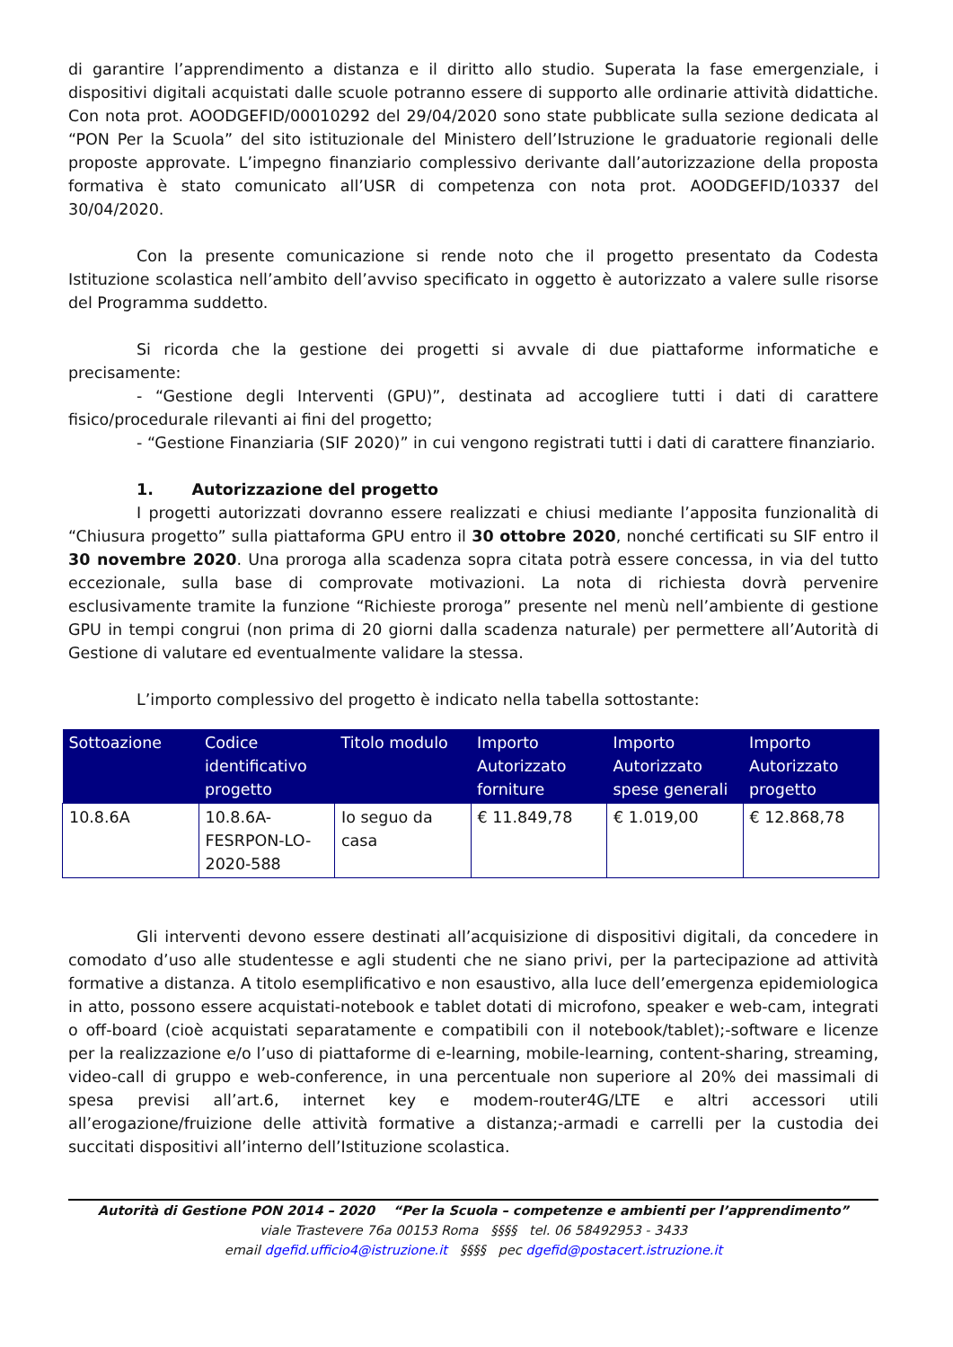di garantire l’apprendimento a distanza e il diritto allo studio. Superata la fase emergenziale, i dispositivi digitali acquistati dalle scuole potranno essere di supporto alle ordinarie attività didattiche. Con nota prot. AOODGEFID/00010292 del 29/04/2020 sono state pubblicate sulla sezione dedicata al “PON Per la Scuola” del sito istituzionale del Ministero dell’Istruzione le graduatorie regionali delle proposte approvate. L’impegno finanziario complessivo derivante dall’autorizzazione della proposta formativa è stato comunicato all’USR di competenza con nota prot. AOODGEFID/10337 del 30/04/2020.
Con la presente comunicazione si rende noto che il progetto presentato da Codesta Istituzione scolastica nell’ambito dell’avviso specificato in oggetto è autorizzato a valere sulle risorse del Programma suddetto.
Si ricorda che la gestione dei progetti si avvale di due piattaforme informatiche e precisamente:
- “Gestione degli Interventi (GPU)”, destinata ad accogliere tutti i dati di carattere fisico/procedurale rilevanti ai fini del progetto;
- “Gestione Finanziaria (SIF 2020)” in cui vengono registrati tutti i dati di carattere finanziario.
1. Autorizzazione del progetto
I progetti autorizzati dovranno essere realizzati e chiusi mediante l’apposita funzionalità di “Chiusura progetto” sulla piattaforma GPU entro il 30 ottobre 2020, nonché certificati su SIF entro il 30 novembre 2020. Una proroga alla scadenza sopra citata potrà essere concessa, in via del tutto eccezionale, sulla base di comprovate motivazioni. La nota di richiesta dovrà pervenire esclusivamente tramite la funzione “Richieste proroga” presente nel menù nell’ambiente di gestione GPU in tempi congrui (non prima di 20 giorni dalla scadenza naturale) per permettere all’Autorità di Gestione di valutare ed eventualmente validare la stessa.
L’importo complessivo del progetto è indicato nella tabella sottostante:
| Sottoazione | Codice identificativo progetto | Titolo modulo | Importo Autorizzato forniture | Importo Autorizzato spese generali | Importo Autorizzato progetto |
| --- | --- | --- | --- | --- | --- |
| 10.8.6A | 10.8.6A-FESRPON-LO-2020-588 | Io seguo da casa | € 11.849,78 | € 1.019,00 | € 12.868,78 |
Gli interventi devono essere destinati all’acquisizione di dispositivi digitali, da concedere in comodato d’uso alle studentesse e agli studenti che ne siano privi, per la partecipazione ad attività formative a distanza. A titolo esemplificativo e non esaustivo, alla luce dell’emergenza epidemiologica in atto, possono essere acquistati-notebook e tablet dotati di microfono, speaker e web-cam, integrati o off-board (cioè acquistati separatamente e compatibili con il notebook/tablet);-software e licenze per la realizzazione e/o l’uso di piattaforme di e-learning, mobile-learning, content-sharing, streaming, video-call di gruppo e web-conference, in una percentuale non superiore al 20% dei massimali di spesa previsi all’art.6, internet key e modem-router4G/LTE e altri accessori utili all’erogazione/fruizione delle attività formative a distanza;-armadi e carrelli per la custodia dei succitati dispositivi all’interno dell’Istituzione scolastica.
Autorità di Gestione PON 2014 – 2020 “Per la Scuola – competenze e ambienti per l’apprendimento”
viale Trastevere 76a 00153 Roma §§§§ tel. 06 58492953 - 3433
email dgefid.ufficio4@istruzione.it §§§§ pec dgefid@postacert.istruzione.it